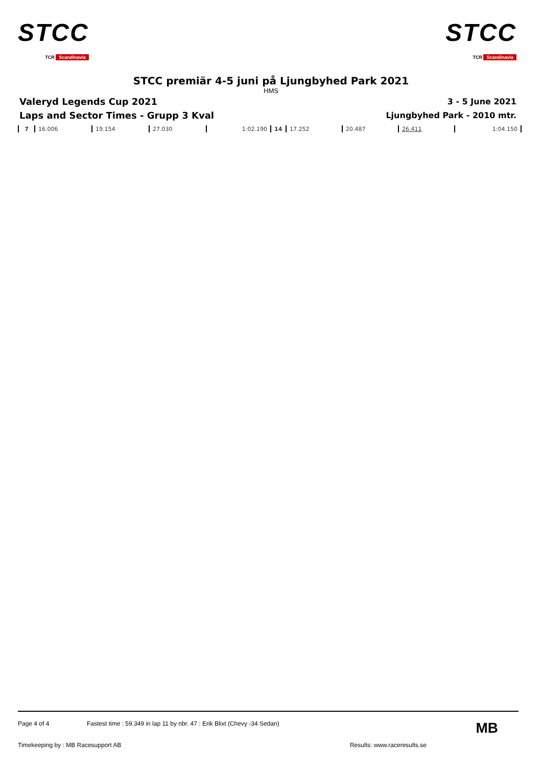STCC
TCR Scandinavia
STCC
TCR Scandinavia
STCC premiär 4-5 juni på Ljungbyhed Park 2021
HMS
Valeryd Legends Cup 2021
Laps and Sector Times - Grupp 3 Kval
3 - 5 June 2021
Ljungbyhed Park - 2010 mtr.
| 7 | 16.006 | 19.154 | 27.030 | 1:02.190 | 14 | 17.252 | 20.487 | 26.411 | 1:04.150 |
Page 4 of 4 Fastest time : 59.349 in lap 11 by nbr. 47 : Erik Blixt (Chevy -34 Sedan) MB
Timekeeping by : MB Racesupport AB Results: www.raceresults.se